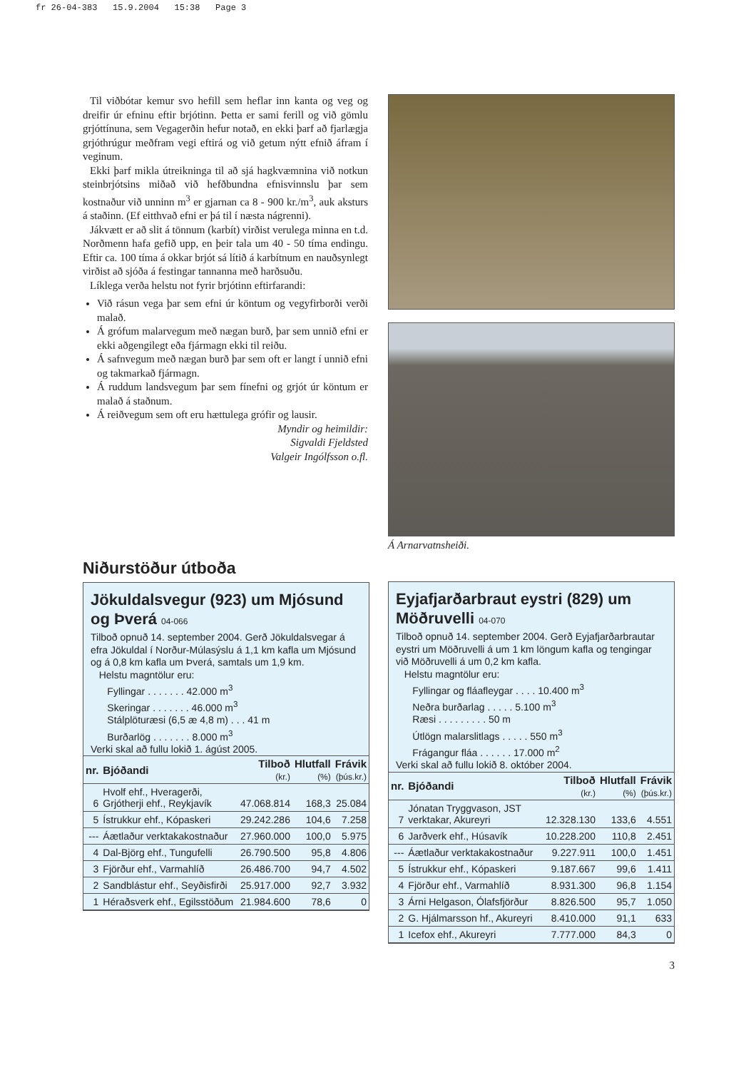fr 26-04-383 15.9.2004 15:38 Page 3
Til viðbótar kemur svo hefill sem heflar inn kanta og veg og dreifir úr efninu eftir brjótinn. Þetta er sami ferill og við gömlu grjóttínuna, sem Vegagerðin hefur notað, en ekki þarf að fjarlægja grjóthrúgur meðfram vegi eftirá og við getum nýtt efnið áfram í veginum.
Ekki þarf mikla útreikninga til að sjá hagkvæmnina við notkun steinbrjótsins miðað við hefðbundna efnisvinnslu þar sem kostnaður við unninn m<sup>3</sup> er gjarnan ca 8 - 900 kr./m<sup>3</sup>, auk aksturs á staðinn. (Ef eitthvað efni er þá til í næsta nágrenni).
Jákvætt er að slit á tönnum (karbít) virðist verulega minna en t.d. Norðmenn hafa gefið upp, en þeir tala um 40 - 50 tíma endingu. Eftir ca. 100 tíma á okkar brjót sá lítið á karbítnum en nauðsynlegt virðist að sjóða á festingar tannanna með harðsuðu.
Líklega verða helstu not fyrir brjótinn eftirfarandi:
Við rásun vega þar sem efni úr köntum og vegyfirborði verði malað.
Á grófum malarvegum með nægan burð, þar sem unnið efni er ekki aðgengilegt eða fjármagn ekki til reiðu.
Á safnvegum með nægan burð þar sem oft er langt í unnið efni og takmarkað fjármagn.
Á ruddum landsvegum þar sem fínefni og grjót úr köntum er malað á staðnum.
Á reiðvegum sem oft eru hættulega grófir og lausir.
Myndir og heimildir:
Sigvaldi Fjeldsted
Valgeir Ingólfsson o.fl.
Á Arnarvatnsheiði.
Niðurstöður útboða
Jökuldalsvegur (923) um Mjósund og Þverá 04-066
Tilboð opnuð 14. september 2004. Gerð Jökuldalsvegar á efra Jökuldal í Norður-Múlasýslu á 1,1 km kafla um Mjósund og á 0,8 km kafla um Þverá, samtals um 1,9 km.
Helstu magntölur eru:
Fyllingar . . . . . . . 42.000 m<sup>3</sup>
Skeringar . . . . . . . 46.000 m<sup>3</sup>
Stálplöturæsi (6,5 æ 4,8 m) . . . 41 m
Burðarlög . . . . . . . 8.000 m<sup>3</sup>
Verki skal að fullu lokið 1. ágúst 2005.
| nr. | Bjóðandi | Tilboð (kr.) | Hlutfall (%) | Frávik (þús.kr.) |
| --- | --- | --- | --- | --- |
| 6 | Hvolf ehf., Hveragerði, Grjótherji ehf., Reykjavík | 47.068.814 | 168,3 | 25.084 |
| 5 | Ístrukkur ehf., Kópaskeri | 29.242.286 | 104,6 | 7.258 |
| --- | Áætlaður verktakakostnaður | 27.960.000 | 100,0 | 5.975 |
| 4 | Dal-Björg ehf., Tungufelli | 26.790.500 | 95,8 | 4.806 |
| 3 | Fjörður ehf., Varmahlíð | 26.486.700 | 94,7 | 4.502 |
| 2 | Sandblástur ehf., Seyðisfirði | 25.917.000 | 92,7 | 3.932 |
| 1 | Héraðsverk ehf., Egilsstöðum | 21.984.600 | 78,6 | 0 |
Eyjafjarðarbraut eystri (829) um Möðruvelli 04-070
Tilboð opnuð 14. september 2004. Gerð Eyjafjarðarbrautar eystri um Möðruvelli á um 1 km löngum kafla og tengingar við Möðruvelli á um 0,2 km kafla.
Helstu magntölur eru:
Fyllingar og fláafleygar . . . . 10.400 m<sup>3</sup>
Neðra burðarlag . . . . . 5.100 m<sup>3</sup>
Ræsi . . . . . . . . . 50 m
Útlögn malarslitlags . . . . . 550 m<sup>3</sup>
Frágangur fláa . . . . . . 17.000 m<sup>2</sup>
Verki skal að fullu lokið 8. október 2004.
| nr. | Bjóðandi | Tilboð (kr.) | Hlutfall (%) | Frávik (þús.kr.) |
| --- | --- | --- | --- | --- |
| 7 | Jónatan Tryggvason, JST verktakar, Akureyri | 12.328.130 | 133,6 | 4.551 |
| 6 | Jarðverk ehf., Húsavík | 10.228.200 | 110,8 | 2.451 |
| --- | Áætlaður verktakakostnaður | 9.227.911 | 100,0 | 1.451 |
| 5 | Ístrukkur ehf., Kópaskeri | 9.187.667 | 99,6 | 1.411 |
| 4 | Fjörður ehf., Varmahlíð | 8.931.300 | 96,8 | 1.154 |
| 3 | Árni Helgason, Ólafsfjörður | 8.826.500 | 95,7 | 1.050 |
| 2 | G. Hjálmarsson hf., Akureyri | 8.410.000 | 91,1 | 633 |
| 1 | Icefox ehf., Akureyri | 7.777.000 | 84,3 | 0 |
3